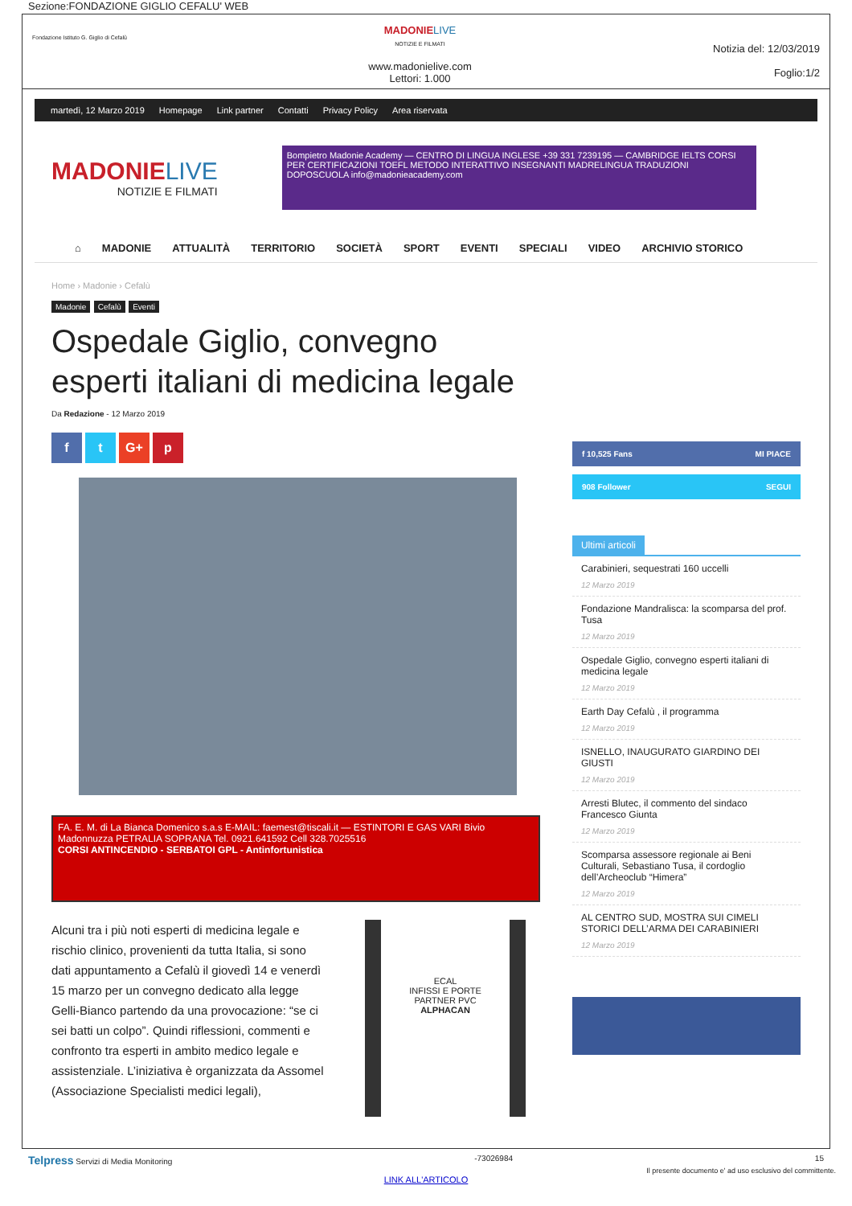Sezione:FONDAZIONE GIGLIO CEFALU' WEB
Fondazione Istituto G. Giglio di Cefalù
MADONIE LIVE
NOTIZIE E FILMATI
www.madonielive.com
Lettori: 1.000
Notizia del: 12/03/2019
Foglio:1/2
martedì, 12 Marzo 2019 Homepage Link partner Contatti Privacy Policy Area riservata
MADONIE LIVE
NOTIZIE E FILMATI
Bompietro Madonie Academy — CENTRO DI LINGUA INGLESE +39 331 7239195 — CAMBRIDGE IELTS CORSI PER CERTIFICAZIONI TOEFL METODO INTERATTIVO INSEGNANTI MADRELINGUA TRADUZIONI DOPOSCUOLA info@madonieacademy.com
⌂ MADONIE ATTUALITÀ TERRITORIO SOCIETÀ SPORT EVENTI SPECIALI VIDEO ARCHIVIO STORICO
Home › Madonie › Cefalù
Madonie Cefalù Eventi
Ospedale Giglio, convegno esperti italiani di medicina legale
Da Redazione - 12 Marzo 2019
f t G+ p
FA. E. M. di La Bianca Domenico s.a.s E-MAIL: faemest@tiscali.it — ESTINTORI E GAS VARI Bivio Madonnuzza PETRALIA SOPRANA Tel. 0921.641592 Cell 328.7025516
CORSI ANTINCENDIO - SERBATOI GPL - Antinfortunistica
Alcuni tra i più noti esperti di medicina legale e rischio clinico, provenienti da tutta Italia, si sono dati appuntamento a Cefalù il giovedì 14 e venerdì 15 marzo per un convegno dedicato alla legge Gelli-Bianco partendo da una provocazione: “se ci sei batti un colpo”. Quindi riflessioni, commenti e confronto tra esperti in ambito medico legale e assistenziale. L’iniziativa è organizzata da Assomel (Associazione Specialisti medici legali),
ECAL
INFISSI E PORTE
PARTNER PVC
ALPHACAN
f 10,525 Fans MI PIACE
908 Follower SEGUI
Ultimi articoli
Carabinieri, sequestrati 160 uccelli
12 Marzo 2019
Fondazione Mandralisca: la scomparsa del prof. Tusa
12 Marzo 2019
Ospedale Giglio, convegno esperti italiani di medicina legale
12 Marzo 2019
Earth Day Cefalù , il programma
12 Marzo 2019
ISNELLO, INAUGURATO GIARDINO DEI GIUSTI
12 Marzo 2019
Arresti Blutec, il commento del sindaco Francesco Giunta
12 Marzo 2019
Scomparsa assessore regionale ai Beni Culturali, Sebastiano Tusa, il cordoglio dell’Archeoclub “Himera”
12 Marzo 2019
AL CENTRO SUD, MOSTRA SUI CIMELI STORICI DELL’ARMA DEI CARABINIERI
12 Marzo 2019
Telpress Servizi di Media Monitoring -73026984 15
Il presente documento e' ad uso esclusivo del committente.
LINK ALL'ARTICOLO